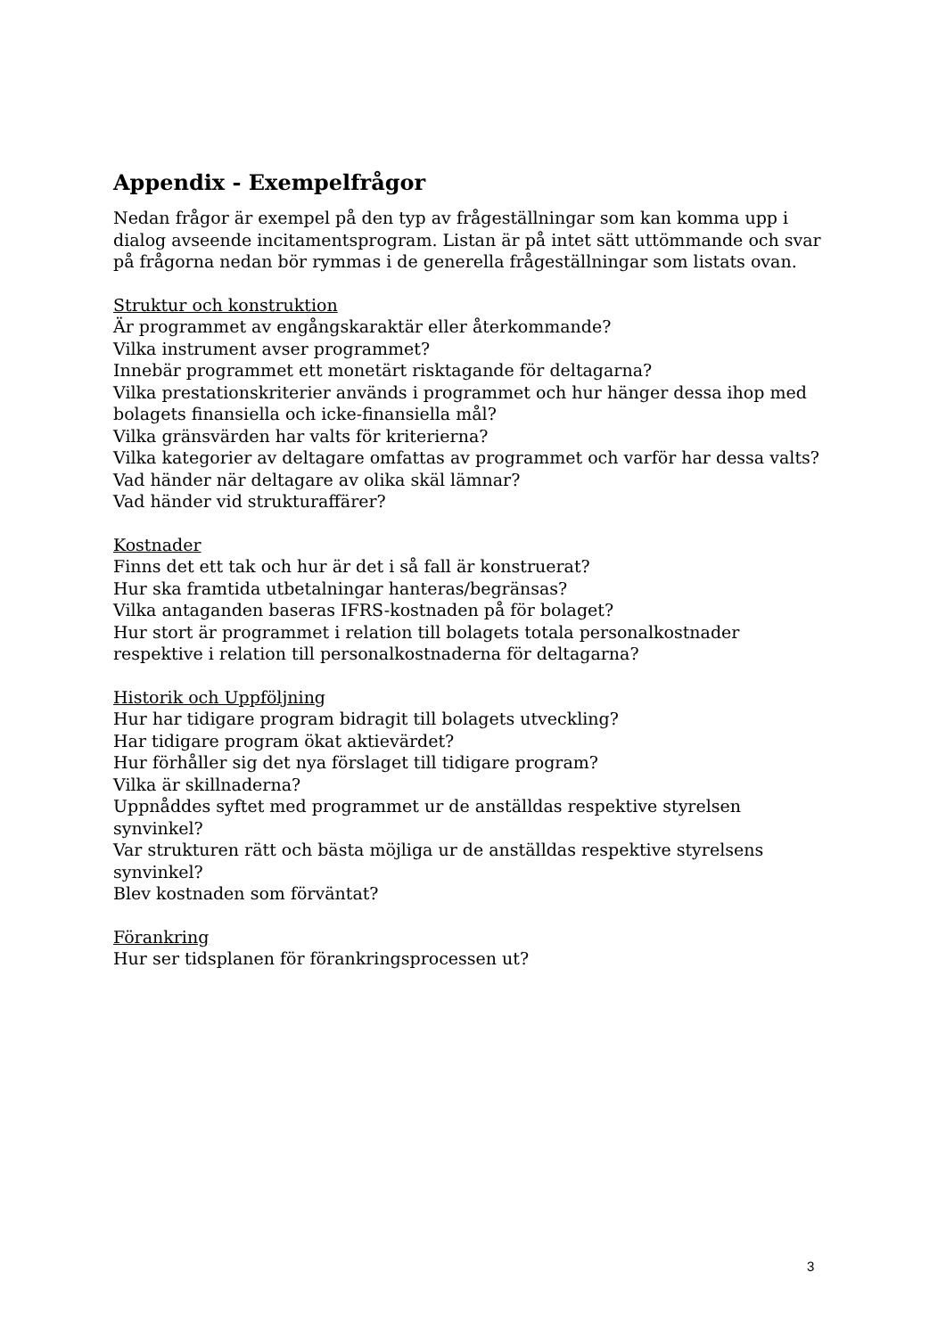Appendix - Exempelfrågor
Nedan frågor är exempel på den typ av frågeställningar som kan komma upp i dialog avseende incitamentsprogram. Listan är på intet sätt uttömmande och svar på frågorna nedan bör rymmas i de generella frågeställningar som listats ovan.
Struktur och konstruktion
Är programmet av engångskaraktär eller återkommande?
Vilka instrument avser programmet?
Innebär programmet ett monetärt risktagande för deltagarna?
Vilka prestationskriterier används i programmet och hur hänger dessa ihop med bolagets finansiella och icke-finansiella mål?
Vilka gränsvärden har valts för kriterierna?
Vilka kategorier av deltagare omfattas av programmet och varför har dessa valts?
Vad händer när deltagare av olika skäl lämnar?
Vad händer vid strukturaffärer?
Kostnader
Finns det ett tak och hur är det i så fall är konstruerat?
Hur ska framtida utbetalningar hanteras/begränsas?
Vilka antaganden baseras IFRS-kostnaden på för bolaget?
Hur stort är programmet i relation till bolagets totala personalkostnader respektive i relation till personalkostnaderna för deltagarna?
Historik och Uppföljning
Hur har tidigare program bidragit till bolagets utveckling?
Har tidigare program ökat aktievärdet?
Hur förhåller sig det nya förslaget till tidigare program?
Vilka är skillnaderna?
Uppnåddes syftet med programmet ur de anställdas respektive styrelsen synvinkel?
Var strukturen rätt och bästa möjliga ur de anställdas respektive styrelsens synvinkel?
Blev kostnaden som förväntat?
Förankring
Hur ser tidsplanen för förankringsprocessen ut?
3